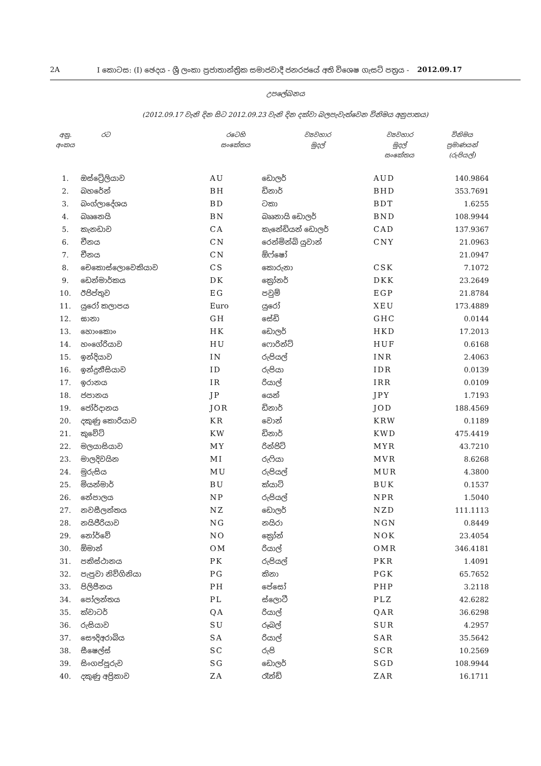2A I කොටස: (I) ඡෙදය - ශ්‍රී ලංකා ප්‍රජාතාන්ත්‍රික සමාජවාදී ජනරජයේ අති විශෙෂ ගැසට් පත්‍රය - 2012.09.17
උපලේඛනය
(2012.09.17 වැනි දින සිට 2012.09.23 වැනි දින දක්වා බලපැවැත්වෙන විනිමය අනුපාතය)
| අනු. අංකය | රට | රටෙහි සංකේතය | ව්‍යවහාර මුදල් | ව්‍යවහාර මුදල් සංකේතය | විනිමය ප්‍රමාණයන් (රුපියල්) |
| --- | --- | --- | --- | --- | --- |
| 1. | ඔස්ට්‍රේලියාව | AU | ඩොලර් | AUD | 140.9864 |
| 2. | බහරේන් | BH | ඩිනාර් | BHD | 353.7691 |
| 3. | බංග්ලාදේශය | BD | ටකා | BDT | 1.6255 |
| 4. | බෲනෙයි | BN | බෲනායි ඩොලර් | BND | 108.9944 |
| 5. | කැනඩාව | CA | කැනේඩියන් ඩොලර් | CAD | 137.9367 |
| 6. | චීනය | CN | රෙන්මින්බි යුවාන් | CNY | 21.0963 |
| 7. | චීනය | CN | ඕෆ්ෂෝ | | 21.0947 |
| 8. | චෙකොස්ලොවෙකියාව | CS | කොරුනා | CSK | 7.1072 |
| 9. | ඩෙන්මාර්කය | DK | ක්‍රෝනර් | DKK | 23.2649 |
| 10. | ඊජිප්තුව | EG | පවුම් | EGP | 21.8784 |
| 11. | යුරෝ කලාපය | Euro | යුරෝ | XEU | 173.4889 |
| 12. | ඝානා | GH | සේඩි | GHC | 0.0144 |
| 13. | හොංකොං | HK | ඩොලර් | HKD | 17.2013 |
| 14. | හංගේරියාව | HU | ෆොරින්ට් | HUF | 0.6168 |
| 15. | ඉන්දියාව | IN | රුපියල් | INR | 2.4063 |
| 16. | ඉන්දුනීසියාව | ID | රුපියා | IDR | 0.0139 |
| 17. | ඉරානය | IR | රියාල් | IRR | 0.0109 |
| 18. | ජපානය | JP | යෙන් | JPY | 1.7193 |
| 19. | ජෝර්දානය | JOR | ඩිනාර් | JOD | 188.4569 |
| 20. | දකුණු කොරියාව | KR | වොන් | KRW | 0.1189 |
| 21. | කුවේට් | KW | ඩිනාර් | KWD | 475.4419 |
| 22. | මලයාසියාව | MY | රින්ජිට් | MYR | 43.7210 |
| 23. | මාලදිවයින | MI | රුෆියා | MVR | 8.6268 |
| 24. | මුරුසිය | MU | රුපියල් | MUR | 4.3800 |
| 25. | මියන්මාර් | BU | ක්යාට් | BUK | 0.1537 |
| 26. | නේපාලය | NP | රුපියල් | NPR | 1.5040 |
| 27. | නවසීලන්තය | NZ | ඩොලර් | NZD | 111.1113 |
| 28. | නයිජීරියාව | NG | නයිරා | NGN | 0.8449 |
| 29. | නෝර්වේ | NO | ක්‍රෝන් | NOK | 23.4054 |
| 30. | ඕමාන් | OM | රියාල් | OMR | 346.4181 |
| 31. | පකිස්ථානය | PK | රුපියල් | PKR | 1.4091 |
| 32. | පැපුවා නිව්ගිනියා | PG | කිනා | PGK | 65.7652 |
| 33. | පිලිපීනය | PH | පේසෝ | PHP | 3.2118 |
| 34. | පෝලන්තය | PL | ස්ලොටී | PLZ | 42.6282 |
| 35. | ක්වාටර් | QA | රියාල් | QAR | 36.6298 |
| 36. | රුසියාව | SU | රූබල් | SUR | 4.2957 |
| 37. | සෞදිඅරාබිය | SA | රියාල් | SAR | 35.5642 |
| 38. | සීෂෙල්ස් | SC | රුපි | SCR | 10.2569 |
| 39. | සිංගප්පූරුව | SG | ඩොලර් | SGD | 108.9944 |
| 40. | දකුණු අප්‍රිකාව | ZA | රෑන්ඩ් | ZAR | 16.1711 |